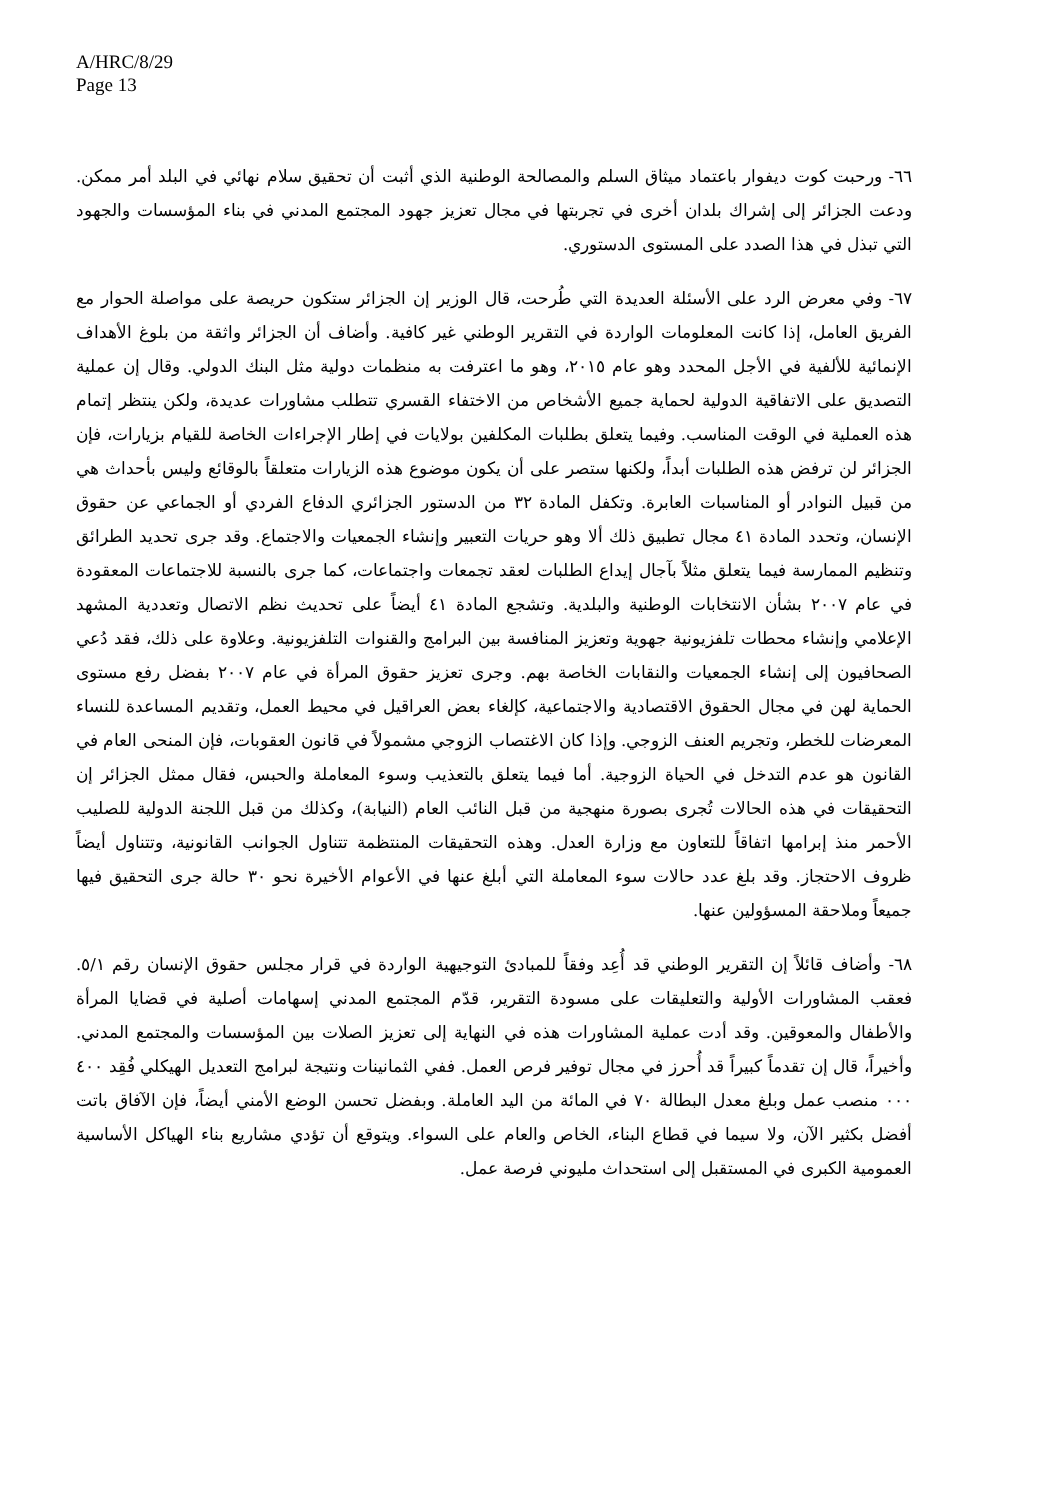A/HRC/8/29
Page 13
٦٦- ورحبت كوت ديفوار باعتماد ميثاق السلم والمصالحة الوطنية الذي أثبت أن تحقيق سلام نهائي في البلد أمر ممكن. ودعت الجزائر إلى إشراك بلدان أخرى في تجربتها في مجال تعزيز جهود المجتمع المدني في بناء المؤسسات والجهود التي تبذل في هذا الصدد على المستوى الدستوري.
٦٧- وفي معرض الرد على الأسئلة العديدة التي طُرحت، قال الوزير إن الجزائر ستكون حريصة على مواصلة الحوار مع الفريق العامل، إذا كانت المعلومات الواردة في التقرير الوطني غير كافية. وأضاف أن الجزائر واثقة من بلوغ الأهداف الإنمائية للألفية في الأجل المحدد وهو عام ٢٠١٥، وهو ما اعترفت به منظمات دولية مثل البنك الدولي. وقال إن عملية التصديق على الاتفاقية الدولية لحماية جميع الأشخاص من الاختفاء القسري تتطلب مشاورات عديدة، ولكن ينتظر إتمام هذه العملية في الوقت المناسب. وفيما يتعلق بطلبات المكلفين بولايات في إطار الإجراءات الخاصة للقيام بزيارات، فإن الجزائر لن ترفض هذه الطلبات أبداً، ولكنها ستصر على أن يكون موضوع هذه الزيارات متعلقاً بالوقائع وليس بأحداث هي من قبيل النوادر أو المناسبات العابرة. وتكفل المادة ٣٢ من الدستور الجزائري الدفاع الفردي أو الجماعي عن حقوق الإنسان، وتحدد المادة ٤١ مجال تطبيق ذلك ألا وهو حريات التعبير وإنشاء الجمعيات والاجتماع. وقد جرى تحديد الطرائق وتنظيم الممارسة فيما يتعلق مثلاً بآجال إيداع الطلبات لعقد تجمعات واجتماعات، كما جرى بالنسبة للاجتماعات المعقودة في عام ٢٠٠٧ بشأن الانتخابات الوطنية والبلدية. وتشجع المادة ٤١ أيضاً على تحديث نظم الاتصال وتعددية المشهد الإعلامي وإنشاء محطات تلفزيونية جهوية وتعزيز المنافسة بين البرامج والقنوات التلفزيونية. وعلاوة على ذلك، فقد دُعي الصحافيون إلى إنشاء الجمعيات والنقابات الخاصة بهم. وجرى تعزيز حقوق المرأة في عام ٢٠٠٧ بفضل رفع مستوى الحماية لهن في مجال الحقوق الاقتصادية والاجتماعية، كإلغاء بعض العراقيل في محيط العمل، وتقديم المساعدة للنساء المعرضات للخطر، وتجريم العنف الزوجي. وإذا كان الاغتصاب الزوجي مشمولاً في قانون العقوبات، فإن المنحى العام في القانون هو عدم التدخل في الحياة الزوجية. أما فيما يتعلق بالتعذيب وسوء المعاملة والحبس، فقال ممثل الجزائر إن التحقيقات في هذه الحالات تُجرى بصورة منهجية من قبل النائب العام (النيابة)، وكذلك من قبل اللجنة الدولية للصليب الأحمر منذ إبرامها اتفاقاً للتعاون مع وزارة العدل. وهذه التحقيقات المنتظمة تتناول الجوانب القانونية، وتتناول أيضاً ظروف الاحتجاز. وقد بلغ عدد حالات سوء المعاملة التي أبلغ عنها في الأعوام الأخيرة نحو ٣٠ حالة جرى التحقيق فيها جميعاً وملاحقة المسؤولين عنها.
٦٨- وأضاف قائلاً إن التقرير الوطني قد أُعِد وفقاً للمبادئ التوجيهية الواردة في قرار مجلس حقوق الإنسان رقم ٥/١. فعقب المشاورات الأولية والتعليقات على مسودة التقرير، قدّم المجتمع المدني إسهامات أصلية في قضايا المرأة والأطفال والمعوقين. وقد أدت عملية المشاورات هذه في النهاية إلى تعزيز الصلات بين المؤسسات والمجتمع المدني. وأخيراً، قال إن تقدماً كبيراً قد أُحرز في مجال توفير فرص العمل. ففي الثمانينات ونتيجة لبرامج التعديل الهيكلي فُقِد ٤٠٠ ٠٠٠ منصب عمل وبلغ معدل البطالة ٧٠ في المائة من اليد العاملة. وبفضل تحسن الوضع الأمني أيضاً، فإن الآفاق باتت أفضل بكثير الآن، ولا سيما في قطاع البناء، الخاص والعام على السواء. ويتوقع أن تؤدي مشاريع بناء الهياكل الأساسية العمومية الكبرى في المستقبل إلى استحداث مليوني فرصة عمل.